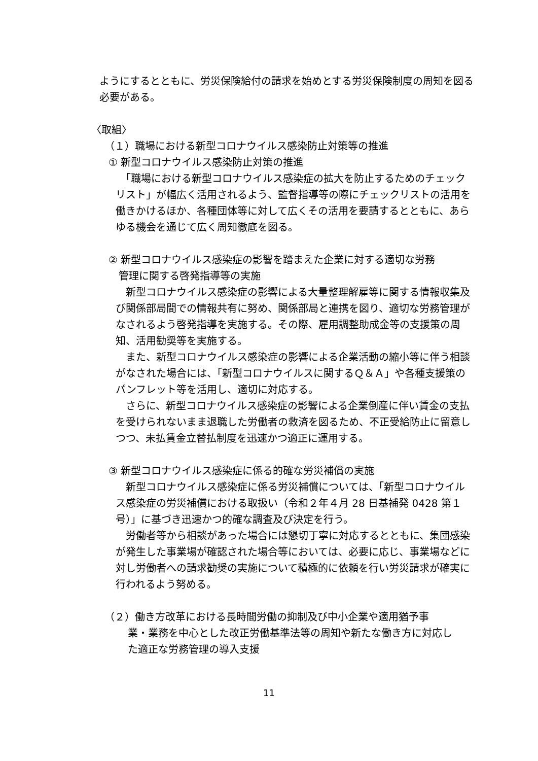ようにするとともに、労災保険給付の請求を始めとする労災保険制度の周知を図る必要がある。
〈取組〉
（１）職場における新型コロナウイルス感染防止対策等の推進
① 新型コロナウイルス感染防止対策の推進
　「職場における新型コロナウイルス感染症の拡大を防止するためのチェックリスト」が幅広く活用されるよう、監督指導等の際にチェックリストの活用を働きかけるほか、各種団体等に対して広くその活用を要請するとともに、あらゆる機会を通じて広く周知徹底を図る。
② 新型コロナウイルス感染症の影響を踏まえた企業に対する適切な労務
　管理に関する啓発指導等の実施
　新型コロナウイルス感染症の影響による大量整理解雇等に関する情報収集及び関係部局間での情報共有に努め、関係部局と連携を図り、適切な労務管理がなされるよう啓発指導を実施する。その際、雇用調整助成金等の支援策の周知、活用勧奨等を実施する。
　また、新型コロナウイルス感染症の影響による企業活動の縮小等に伴う相談がなされた場合には、「新型コロナウイルスに関するＱ＆Ａ」や各種支援策のパンフレット等を活用し、適切に対応する。
　さらに、新型コロナウイルス感染症の影響による企業倒産に伴い賃金の支払を受けられないまま退職した労働者の救済を図るため、不正受給防止に留意しつつ、未払賃金立替払制度を迅速かつ適正に運用する。
③ 新型コロナウイルス感染症に係る的確な労災補償の実施
　新型コロナウイルス感染症に係る労災補償については、「新型コロナウイルス感染症の労災補償における取扱い（令和２年４月 28 日基補発 0428 第１号）」に基づき迅速かつ的確な調査及び決定を行う。
　労働者等から相談があった場合には懇切丁寧に対応するとともに、集団感染が発生した事業場が確認された場合等においては、必要に応じ、事業場などに対し労働者への請求勧奨の実施について積極的に依頼を行い労災請求が確実に行われるよう努める。
（２）働き方改革における長時間労働の抑制及び中小企業や適用猶予事
　　 業・業務を中心とした改正労働基準法等の周知や新たな働き方に対応し
　　 た適正な労務管理の導入支援
11